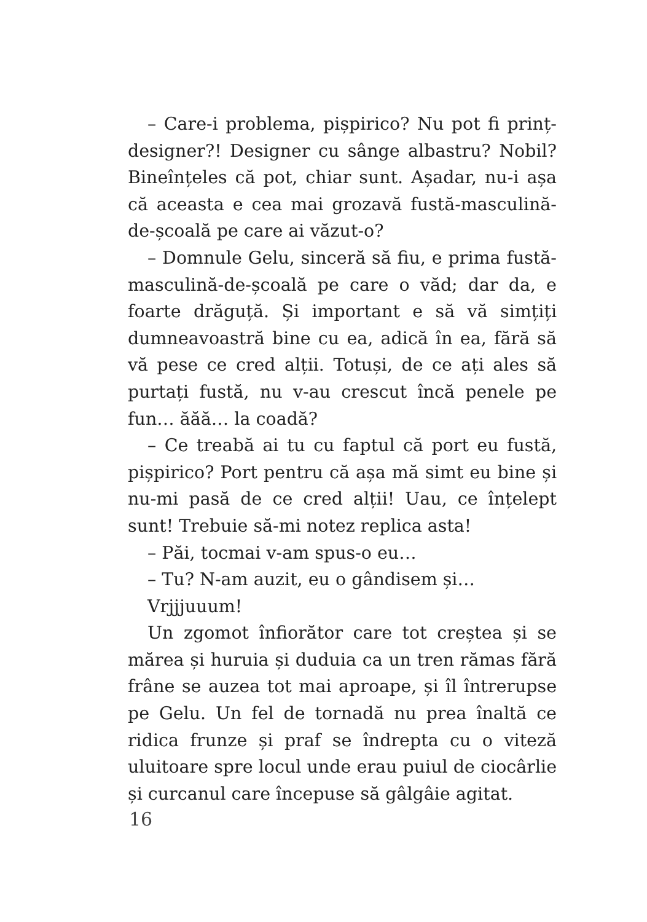– Care-i problema, pișpirico? Nu pot fi prinț-designer?! Designer cu sânge albastru? Nobil? Bineînțeles că pot, chiar sunt. Așadar, nu-i așa că aceasta e cea mai grozavă fustă-masculină-de-școală pe care ai văzut-o?
– Domnule Gelu, sinceră să fiu, e prima fustă-masculină-de-școală pe care o văd; dar da, e foarte drăguță. Și important e să vă simțiți dumneavoastră bine cu ea, adică în ea, fără să vă pese ce cred alții. Totuși, de ce ați ales să purtați fustă, nu v-au crescut încă penele pe fun… ăăă… la coadă?
– Ce treabă ai tu cu faptul că port eu fustă, pișpirico? Port pentru că așa mă simt eu bine și nu-mi pasă de ce cred alții! Uau, ce înțelept sunt! Trebuie să-mi notez replica asta!
– Păi, tocmai v-am spus-o eu…
– Tu? N-am auzit, eu o gândisem și…
Vrjjjuuum!
Un zgomot înfiorător care tot creștea și se mărea și huruia și duduia ca un tren rămas fără frâne se auzea tot mai aproape, și îl întrerupse pe Gelu. Un fel de tornadă nu prea înaltă ce ridica frunze și praf se îndrepta cu o viteză uluitoare spre locul unde erau puiul de ciocârlie și curcanul care începuse să gâlgâie agitat.
16